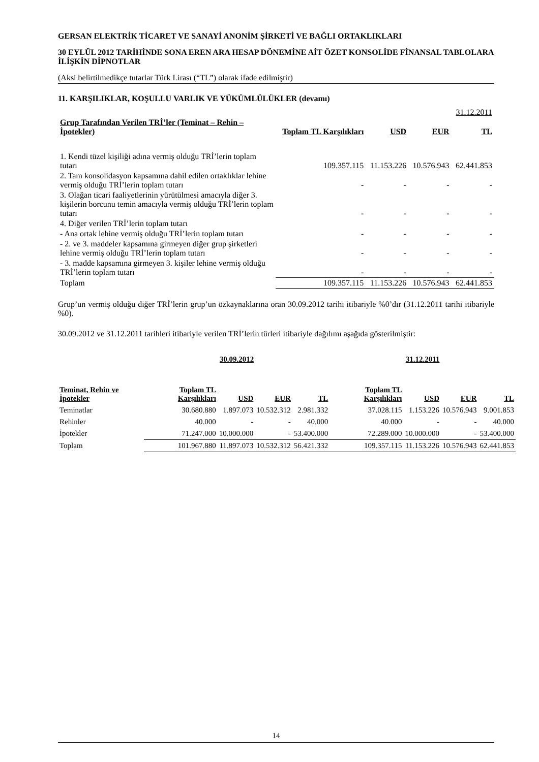GERSAN ELEKTRİK TİCARET VE SANAYİ ANONİM ŞİRKETİ VE BAĞLI ORTAKLIKLARI
30 EYLÜL 2012 TARİHİNDE SONA EREN ARA HESAP DÖNEMİNE AİT ÖZET KONSOLİDE FİNANSAL TABLOLARA İLİŞKİN DİPNOTLAR
(Aksi belirtilmedikçe tutarlar Türk Lirası (“TL”) olarak ifade edilmiştir)
11. KARŞILIKLAR, KOŞULLU VARLIK VE YÜKÜMLÜLÜKLER (devamı)
| 31.12.2011 | | | | |
| Grup Tarafından Verilen TRİ’ler (Teminat – Rehin – İpotekler) | Toplam TL Karşılıkları | USD | EUR | TL |
| 1. Kendi tüzel kişiliği adına vermiş olduğu TRİ’lerin toplam tutarı | 109.357.115 | 11.153.226 | 10.576.943 | 62.441.853 |
| 2. Tam konsolidasyon kapsamına dahil edilen ortaklıklar lehine vermiş olduğu TRİ’lerin toplam tutarı | - | - | - | - |
| 3. Olağan ticari faaliyetlerinin yürütülmesi amacıyla diğer 3. kişilerin borcunu temin amacıyla vermiş olduğu TRİ’lerin toplam tutarı | - | - | - | - |
| 4. Diğer verilen TRİ’lerin toplam tutarı | | | | |
| - Ana ortak lehine vermiş olduğu TRİ’lerin toplam tutarı | - | - | - | - |
| - 2. ve 3. maddeler kapsamına girmeyen diğer grup şirketleri lehine vermiş olduğu TRİ’lerin toplam tutarı | - | - | - | - |
| - 3. madde kapsamına girmeyen 3. kişiler lehine vermiş olduğu TRİ’lerin toplam tutarı | - | - | - | - |
| Toplam | 109.357.115 | 11.153.226 | 10.576.943 | 62.441.853 |
Grup’un vermiş olduğu diğer TRİ’lerin grup’un özkaynaklarına oran 30.09.2012 tarihi itibariyle %0’dır (31.12.2011 tarihi itibariyle %0).
30.09.2012 ve 31.12.2011 tarihleri itibariyle verilen TRİ’lerin türleri itibariyle dağılımı aşağıda gösterilmiştir:
| | 30.09.2012 | | | | 31.12.2011 | | | |
| --- | --- | --- | --- | --- | --- | --- | --- | --- |
| Teminat, Rehin ve İpotekler | Toplam TL Karşılıkları | USD | EUR | TL | Toplam TL Karşılıkları | USD | EUR | TL |
| Teminatlar | 30.680.880 | 1.897.073 | 10.532.312 | 2.981.332 | 37.028.115 | 1.153.226 | 10.576.943 | 9.001.853 |
| Rehinler | 40.000 | - | - | 40.000 | 40.000 | - | - | 40.000 |
| İpotekler | 71.247.000 | 10.000.000 | - | 53.400.000 | 72.289.000 | 10.000.000 | - | 53.400.000 |
| Toplam | 101.967.880 | 11.897.073 | 10.532.312 | 56.421.332 | 109.357.115 | 11.153.226 | 10.576.943 | 62.441.853 |
14